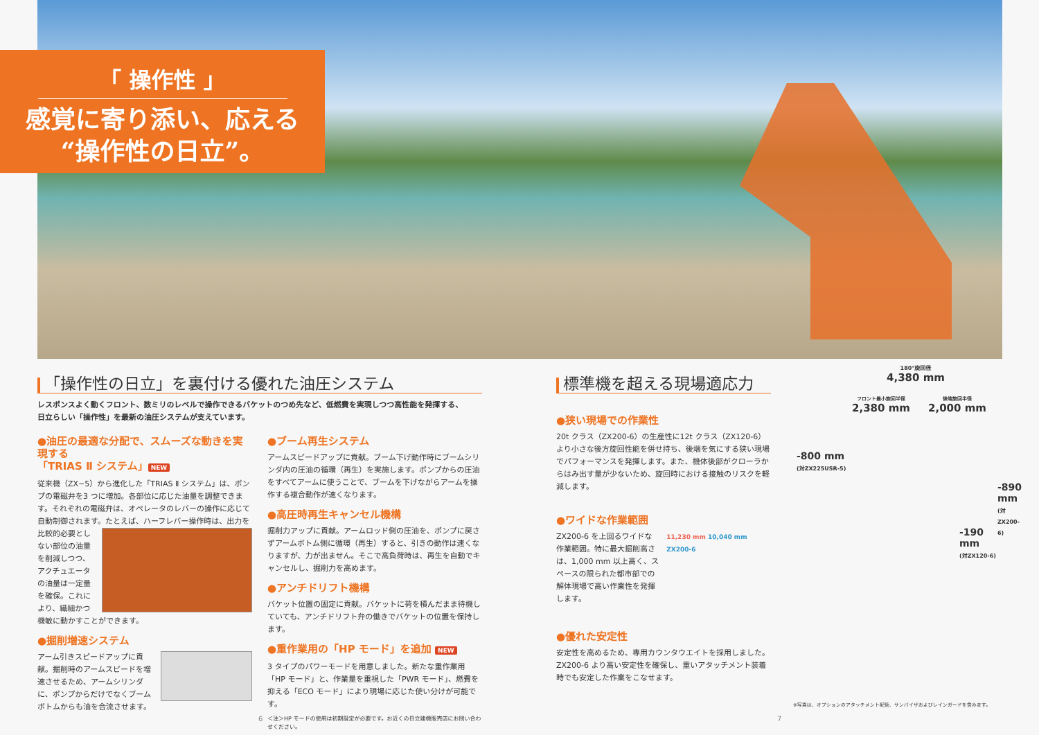「 操作性 」
感覚に寄り添い、応える
“操作性の日立”。
「操作性の日立」を裏付ける優れた油圧システム
レスポンスよく動くフロント、数ミリのレベルで操作できるバケットのつめ先など、低燃費を実現しつつ高性能を発揮する、
日立らしい「操作性」を最新の油圧システムが支えています。
●油圧の最適な分配で、スムーズな動きを実現する
「TRIAS Ⅱ システム」 NEW
従来機（ZX−5）から進化した「TRIAS Ⅱ システム」は、ポンプの電磁弁を3 つに増加。各部位に応じた油量を調整できます。それぞれの電磁弁は、オペレータのレバーの操作に応じて自動制御されます。たとえば、ハーフレバー操作時は、出力を比較的必要とし ない部位の油量を削減しつつ、アクチュエータの油量は一定量を確保。これにより、繊細かつ機敏に動かすことができます。
●掘削増速システム
アーム引きスピードアップに貢献。掘削時のアームスピードを増速させるため、アームシリンダに、ポンプからだけでなくブームボトムからも油を合流させます。
●ブーム再生システム
アームスピードアップに貢献。ブーム下げ動作時にブームシリンダ内の圧油の循環（再生）を実施します。ポンプからの圧油をすべてアームに使うことで、ブームを下げながらアームを操作する複合動作が速くなります。
●高圧時再生キャンセル機構
掘削力アップに貢献。アームロッド側の圧油を、ポンプに戻さずアームボトム側に循環（再生）すると、引きの動作は速くなりますが、力が出ません。そこで高負荷時は、再生を自動でキャンセルし、掘削力を高めます。
●アンチドリフト機構
バケット位置の固定に貢献。バケットに荷を積んだまま待機していても、アンチドリフト弁の働きでバケットの位置を保持します。
●重作業用の「HP モード」を追加 NEW
3 タイプのパワーモードを用意しました。新たな重作業用「HP モード」と、作業量を重視した「PWR モード」、燃費を抑える「ECO モード」により現場に応じた使い分けが可能です。
＜注＞HP モードの使用は初期設定が必要です。お近くの日立建機販売店にお問い合わせください。
標準機を超える現場適応力
●狭い現場での作業性
20t クラス（ZX200-6）の生産性に12t クラス（ZX120-6）より小さな後方旋回性能を併せ持ち、後端を気にする狭い現場でパフォーマンスを発揮します。また、機体後部がクローラからはみ出す量が少ないため、旋回時における接触のリスクを軽減します。
●ワイドな作業範囲
ZX200-6 を上回るワイドな作業範囲。特に最大掘削高さは、1,000 mm 以上高く、スペースの限られた都市部での解体現場で高い作業性を発揮します。
11,230 mm 10,040 mm ZX200-6
●優れた安定性
安定性を高めるため、専用カウンタウエイトを採用しました。ZX200-6 より高い安定性を確保し、重いアタッチメント装着時でも安定した作業をこなせます。
180°旋回径
4,380 mm
フロント最小旋回半径
2,380 mm
後端旋回半径
2,000 mm
-800 mm
(対ZX225USR-5)
-890 mm
(対ZX200-6)
-190 mm
(対ZX120-6)
※写真は、オプションのアタッチメント配管、サンバイザおよびレインガードを含みます。
6 7